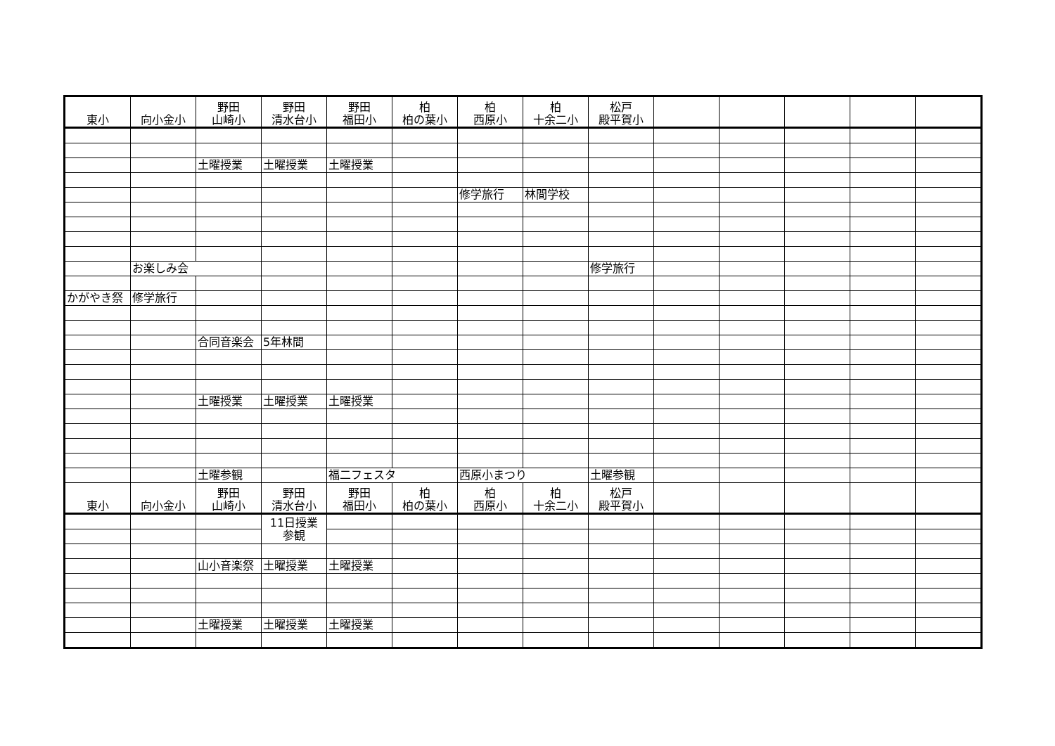| 東小 | 向小金小 | 野田 山崎小 | 野田 清水台小 | 野田 福田小 | 柏 柏の葉小 | 柏 西原小 | 柏 十余二小 | 松戸 殿平賀小 | | | | | |
| | | 土曜授業 | 土曜授業 | 土曜授業 | | | | | | | | | |
| | | | | | | 修学旅行 | 林間学校 | | | | | | |
| | お楽しみ会 | | | | | | | 修学旅行 | | | | | |
| かがやき 祭 | 修学旅行 | | | | | | | | | | | | |
| | | 合同音楽会 | 5年林間 | | | | | | | | | | |
| | | 土曜授業 | 土曜授業 | 土曜授業 | | | | | | | | | |
| | | 土曜参観 | | 福二フェスタ | | 西原小まつり | | 土曜参観 | | | | | |
| 東小 | 向小金小 | 野田 山崎小 | 野田 清水台小 | 野田 福田小 | 柏 柏の葉小 | 柏 西原小 | 柏 十余二小 | 松戸 殿平賀小 | | | | | |
| | | | 11日授業 参観 | | | | | | | | | | |
| | | 山小音楽祭 | 土曜授業 | 土曜授業 | | | | | | | | | |
| | | 土曜授業 | 土曜授業 | 土曜授業 | | | | | | | | | |